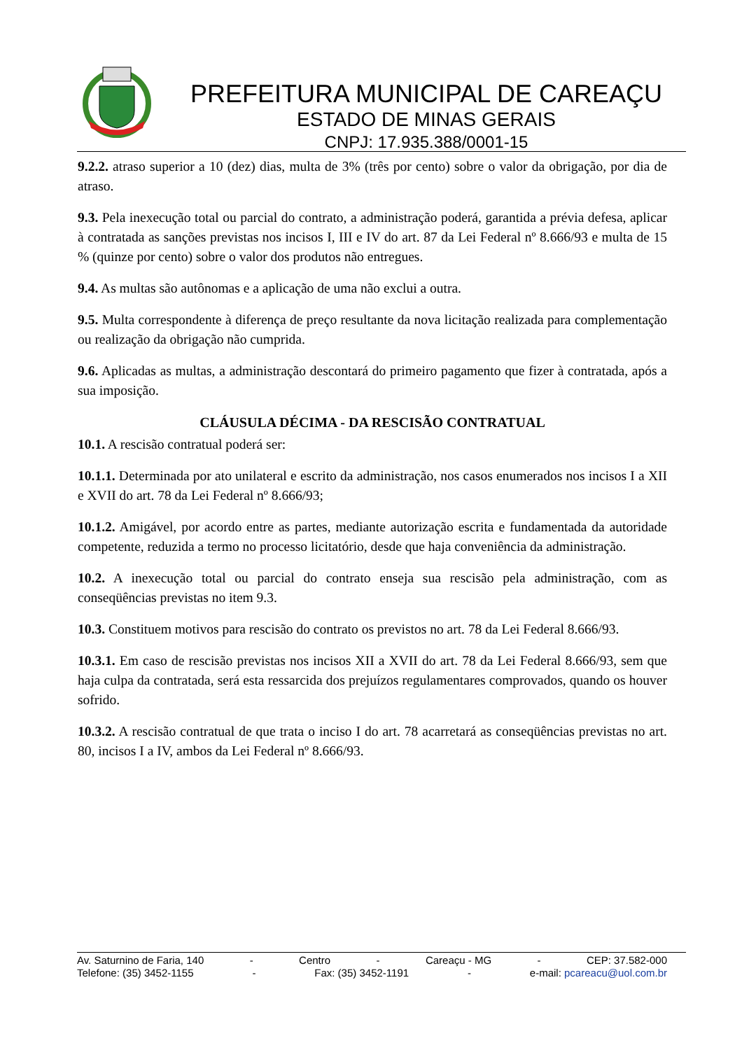PREFEITURA MUNICIPAL DE CAREAÇU
ESTADO DE MINAS GERAIS
CNPJ: 17.935.388/0001-15
9.2.2. atraso superior a 10 (dez) dias, multa de 3% (três por cento) sobre o valor da obrigação, por dia de atraso.
9.3. Pela inexecução total ou parcial do contrato, a administração poderá, garantida a prévia defesa, aplicar à contratada as sanções previstas nos incisos I, III e IV do art. 87 da Lei Federal nº 8.666/93 e multa de 15 % (quinze por cento) sobre o valor dos produtos não entregues.
9.4. As multas são autônomas e a aplicação de uma não exclui a outra.
9.5. Multa correspondente à diferença de preço resultante da nova licitação realizada para complementação ou realização da obrigação não cumprida.
9.6. Aplicadas as multas, a administração descontará do primeiro pagamento que fizer à contratada, após a sua imposição.
CLÁUSULA DÉCIMA - DA RESCISÃO CONTRATUAL
10.1. A rescisão contratual poderá ser:
10.1.1. Determinada por ato unilateral e escrito da administração, nos casos enumerados nos incisos I a XII e XVII do art. 78 da Lei Federal nº 8.666/93;
10.1.2. Amigável, por acordo entre as partes, mediante autorização escrita e fundamentada da autoridade competente, reduzida a termo no processo licitatório, desde que haja conveniência da administração.
10.2. A inexecução total ou parcial do contrato enseja sua rescisão pela administração, com as conseqüências previstas no item 9.3.
10.3. Constituem motivos para rescisão do contrato os previstos no art. 78 da Lei Federal 8.666/93.
10.3.1. Em caso de rescisão previstas nos incisos XII a XVII do art. 78 da Lei Federal 8.666/93, sem que haja culpa da contratada, será esta ressarcida dos prejuízos regulamentares comprovados, quando os houver sofrido.
10.3.2. A rescisão contratual de que trata o inciso I do art. 78 acarretará as conseqüências previstas no art. 80, incisos I a IV, ambos da Lei Federal nº 8.666/93.
Av. Saturnino de Faria, 140 - Centro - Careaçu - MG - CEP: 37.582-000
Telefone: (35) 3452-1155 - Fax: (35) 3452-1191 - e-mail: pcareacu@uol.com.br